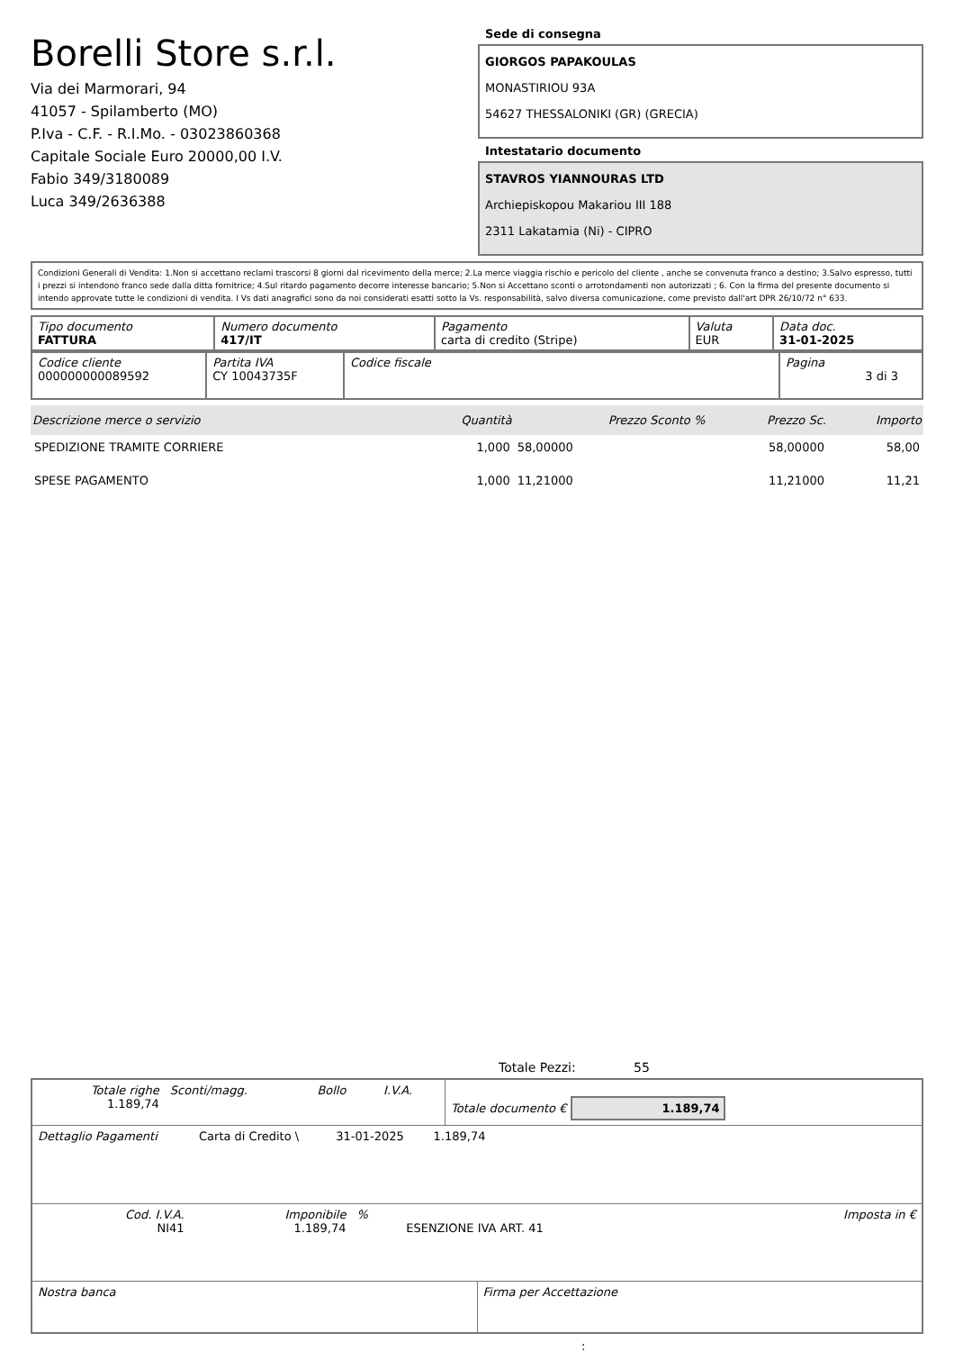Borelli Store s.r.l.
Via dei Marmorari, 94
41057 - Spilamberto (MO)
P.Iva - C.F. - R.I.Mo. - 03023860368
Capitale Sociale Euro 20000,00 I.V.
Fabio 349/3180089
Luca 349/2636388
Sede di consegna
GIORGOS PAPAKOULAS
MONASTIRIOU 93A
54627 THESSALONIKI (GR) (GRECIA)
Intestatario documento
STAVROS YIANNOURAS LTD
Archiepiskopou Makariou III 188
2311 Lakatamia (Ni) - CIPRO
Condizioni Generali di Vendita: 1.Non si accettano reclami trascorsi 8 giorni dal ricevimento della merce; 2.La merce viaggia rischio e pericolo del cliente , anche se convenuta franco a destino; 3.Salvo espresso, tutti i prezzi si intendono franco sede dalla ditta fornitrice; 4.Sul ritardo pagamento decorre interesse bancario; 5.Non si Accettano sconti o arrotondamenti non autorizzati ; 6. Con la firma del presente documento si intendo approvate tutte le condizioni di vendita. I Vs dati anagrafici sono da noi considerati esatti sotto la Vs. responsabilità, salvo diversa comunicazione, come previsto dall'art DPR 26/10/72 n° 633.
| Tipo documento FATTURA | Numero documento 417/IT | Pagamento carta di credito (Stripe) | Valuta EUR | Data doc. 31-01-2025 |
| Codice cliente 000000000089592 | Partita IVA CY 10043735F | Codice fiscale | Pagina 3 di 3 |
| Descrizione merce o servizio | Quantità | Prezzo Sconto % | Prezzo Sc. | Importo |
| --- | --- | --- | --- | --- |
| SPEDIZIONE TRAMITE CORRIERE | 1,000 | 58,00000 | 58,00000 | 58,00 |
| SPESE PAGAMENTO | 1,000 | 11,21000 | 11,21000 | 11,21 |
Totale Pezzi: 55
| Totale righe 1.189,74 | Sconti/magg. | Bollo | I.V.A. | Totale documento € 1.189,74 |
| Dettaglio Pagamenti | Carta di Credito \ | 31-01-2025 | 1.189,74 | |
| Cod. I.V.A. NI41 | Imponibile 1.189,74 | % | ESENZIONE IVA ART. 41 | Imposta in € |
| Nostra banca | Firma per Accettazione |
: